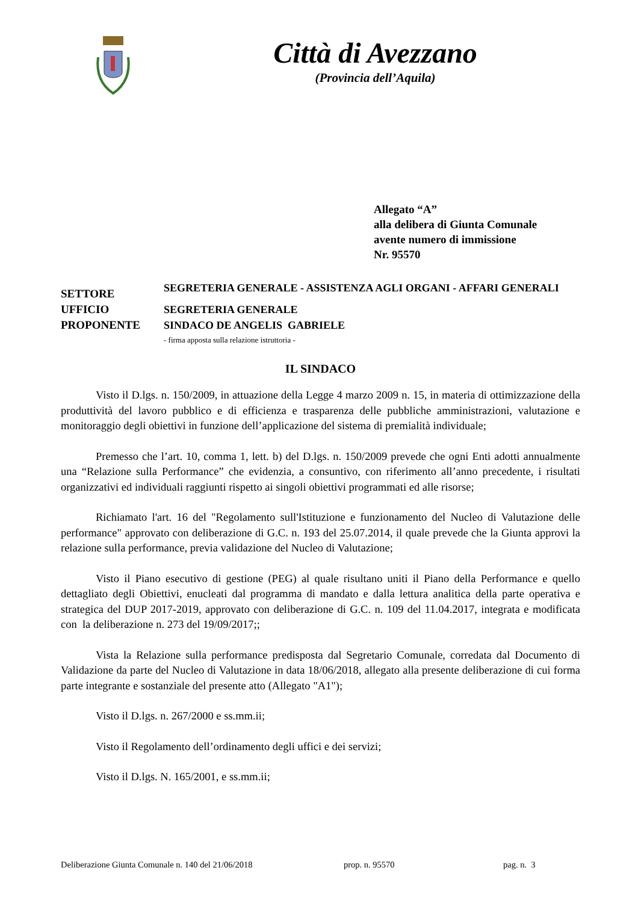Città di Avezzano
(Provincia dell’Aquila)
Allegato “A”
alla delibera di Giunta Comunale
avente numero di immissione
Nr. 95570
SETTORE
SEGRETERIA GENERALE - ASSISTENZA AGLI ORGANI - AFFARI GENERALI
UFFICIO
SEGRETERIA GENERALE
PROPONENTE
SINDACO DE ANGELIS GABRIELE
- firma apposta sulla relazione istruttoria -
IL SINDACO
Visto il D.lgs. n. 150/2009, in attuazione della Legge 4 marzo 2009 n. 15, in materia di ottimizzazione della produttività del lavoro pubblico e di efficienza e trasparenza delle pubbliche amministrazioni, valutazione e monitoraggio degli obiettivi in funzione dell’applicazione del sistema di premialità individuale;
Premesso che l’art. 10, comma 1, lett. b) del D.lgs. n. 150/2009 prevede che ogni Enti adotti annualmente una “Relazione sulla Performance” che evidenzia, a consuntivo, con riferimento all’anno precedente, i risultati organizzativi ed individuali raggiunti rispetto ai singoli obiettivi programmati ed alle risorse;
Richiamato l'art. 16 del "Regolamento sull'Istituzione e funzionamento del Nucleo di Valutazione delle performance" approvato con deliberazione di G.C. n. 193 del 25.07.2014, il quale prevede che la Giunta approvi la relazione sulla performance, previa validazione del Nucleo di Valutazione;
Visto il Piano esecutivo di gestione (PEG) al quale risultano uniti il Piano della Performance e quello dettagliato degli Obiettivi, enucleati dal programma di mandato e dalla lettura analitica della parte operativa e strategica del DUP 2017-2019, approvato con deliberazione di G.C. n. 109 del 11.04.2017, integrata e modificata con la deliberazione n. 273 del 19/09/2017;;
Vista la Relazione sulla performance predisposta dal Segretario Comunale, corredata dal Documento di Validazione da parte del Nucleo di Valutazione in data 18/06/2018, allegato alla presente deliberazione di cui forma parte integrante e sostanziale del presente atto (Allegato "A1");
Visto il D.lgs. n. 267/2000 e ss.mm.ii;
Visto il Regolamento dell’ordinamento degli uffici e dei servizi;
Visto il D.lgs. N. 165/2001, e ss.mm.ii;
Deliberazione Giunta Comunale n. 140 del 21/06/2018 prop. n. 95570 pag. n. 3